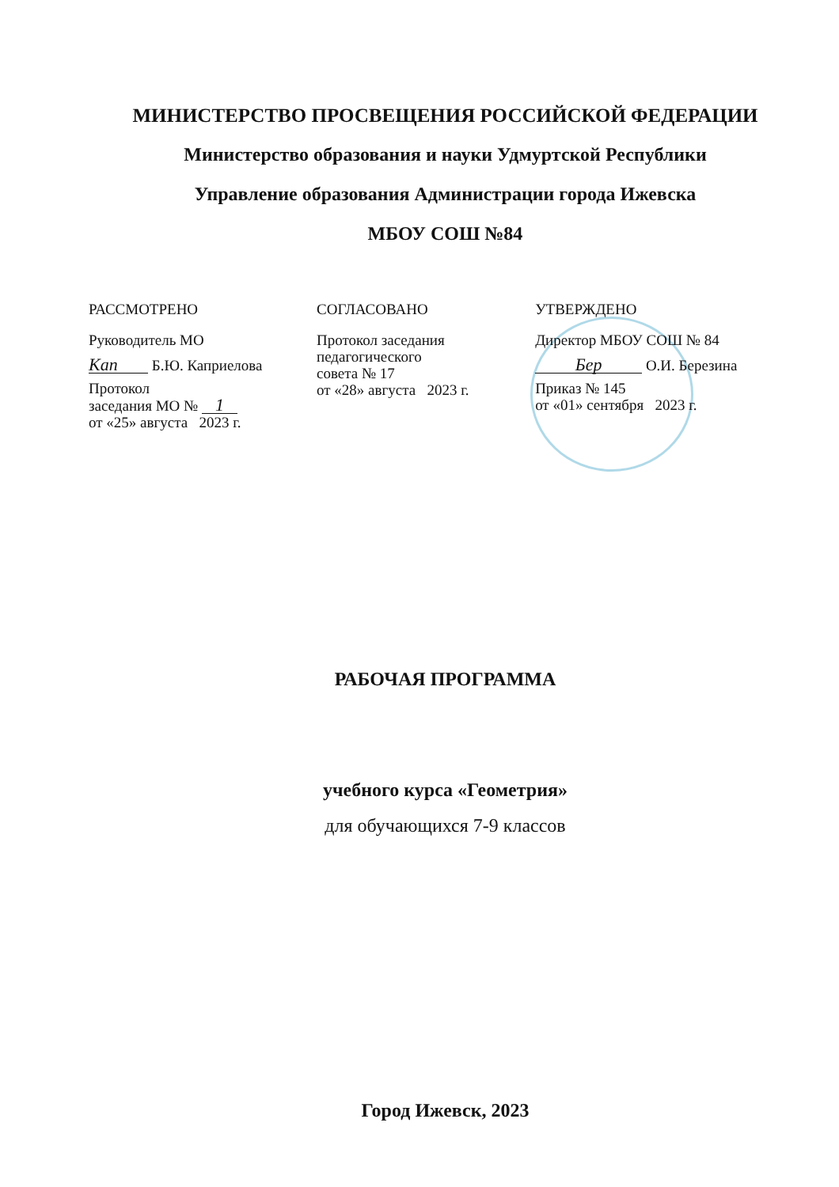МИНИСТЕРСТВО ПРОСВЕЩЕНИЯ РОССИЙСКОЙ ФЕДЕРАЦИИ
Министерство образования и науки Удмуртской Республики
Управление образования Администрации города Ижевска
МБОУ СОШ №84
РАССМОТРЕНО
Руководитель МО
Kan Б.Ю. Каприелова
Протокол
заседания МО № 1
от «25» августа 2023 г.
СОГЛАСОВАНО
Протокол заседания
педагогического
совета № 17
от «28» августа 2023 г.
УТВЕРЖДЕНО
Директор МБОУ СОШ № 84
Бер О.И. Березина
Приказ № 145
от «01» сентября 2023 г.
РАБОЧАЯ ПРОГРАММА
учебного курса «Геометрия»
для обучающихся 7-9 классов
Город Ижевск, 2023